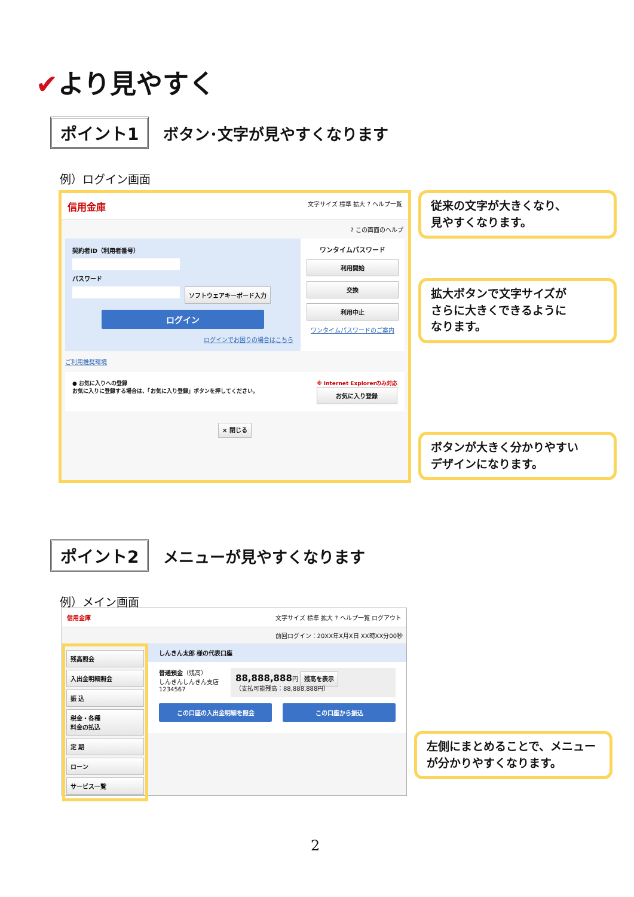✔より見やすく
ポイント1 ボタン･文字が見やすくなります
例）ログイン画面
信用金庫 文字サイズ 標準 拡大 ? ヘルプ一覧
? この画面のヘルプ
契約者ID（利用者番号）
パスワード
ソフトウェアキーボード入力
ログイン
ログインでお困りの場合はこちら
ワンタイムパスワード
利用開始
交換
利用中止
ワンタイムパスワードのご案内
ご利用推奨環境
● お気に入りへの登録
お気に入りに登録する場合は、「お気に入り登録」ボタンを押してください。
※ Internet Explorerのみ対応
お気に入り登録
× 閉じる
従来の文字が大きくなり、
見やすくなります。
拡大ボタンで文字サイズが
さらに大きくできるように
なります。
ボタンが大きく分かりやすい
デザインになります。
ポイント2 メニューが見やすくなります
例）メイン画面
信用金庫 文字サイズ 標準 拡大 ? ヘルプ一覧 ログアウト
前回ログイン：20XX年X月X日 XX時XX分00秒
残高照会
入出金明細照会
振 込
税金・各種
料金の払込
定 期
ローン
サービス一覧
しんきん太郎 様の代表口座
普通預金（残高）
しんきんしんきん支店
1234567
88,888,888円 残高を表示
（支払可能残高：88,888,888円）
この口座の入出金明細を照会 この口座から振込
左側にまとめることで、メニュー
が分かりやすくなります。
2